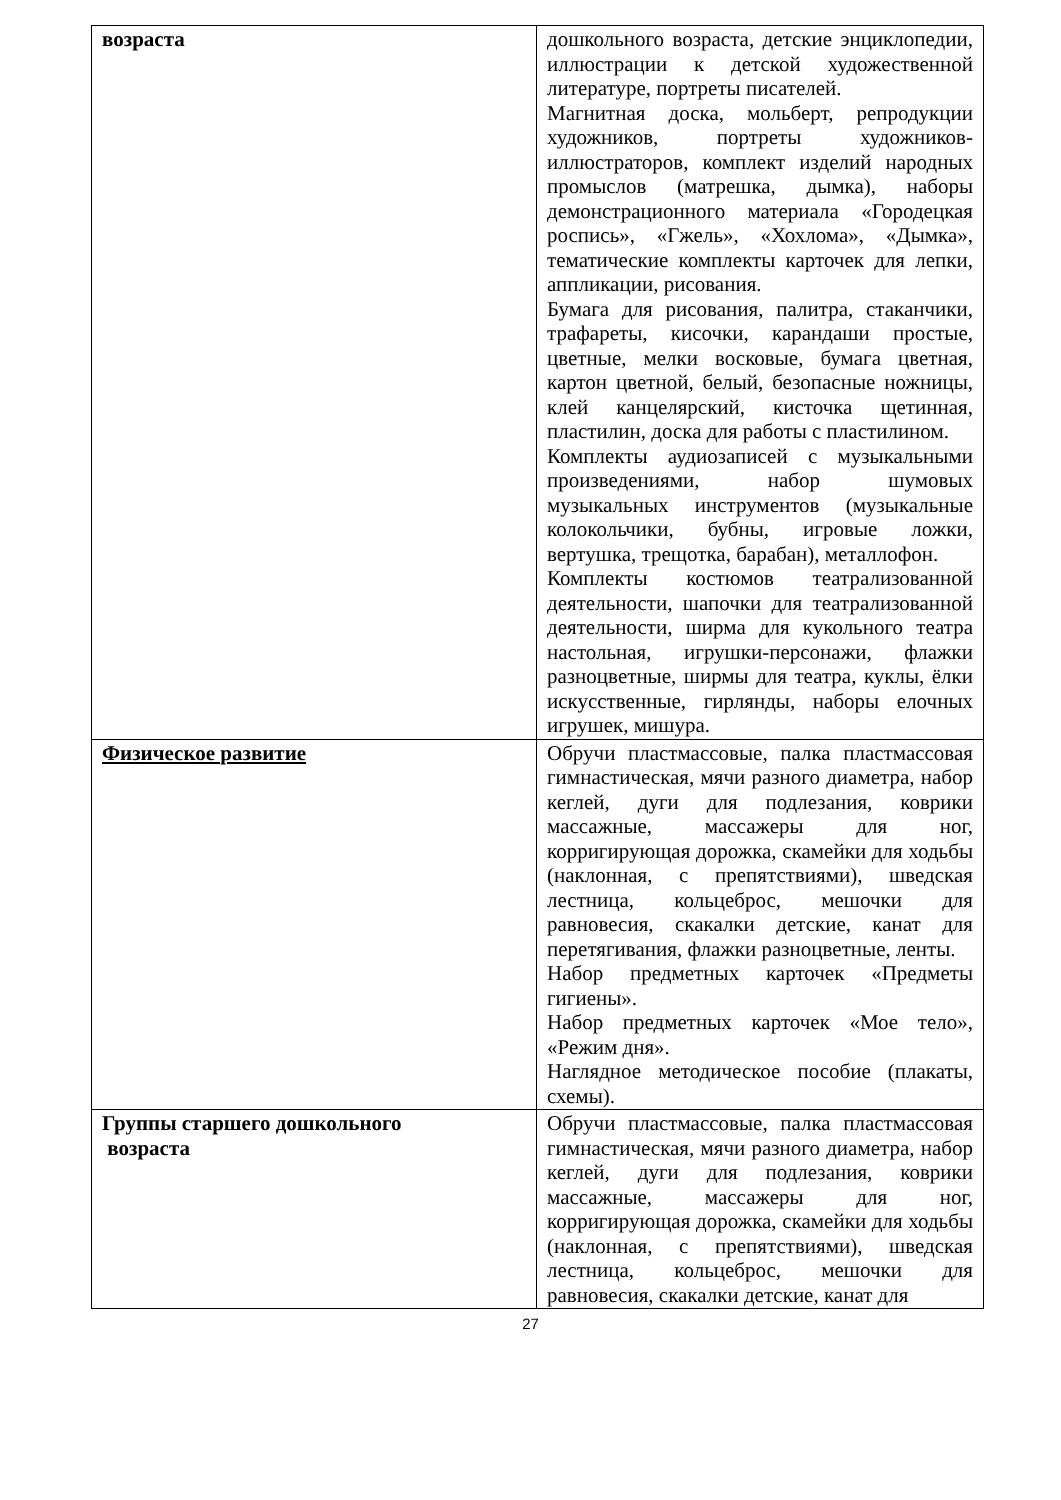| возраста | дошкольного возраста, детские энциклопедии, иллюстрации к детской художественной литературе, портреты писателей. Магнитная доска, мольберт, репродукции художников, портреты художников-иллюстраторов, комплект изделий народных промыслов (матрешка, дымка), наборы демонстрационного материала «Городецкая роспись», «Гжель», «Хохлома», «Дымка», тематические комплекты карточек для лепки, аппликации, рисования. Бумага для рисования, палитра, стаканчики, трафареты, кисочки, карандаши простые, цветные, мелки восковые, бумага цветная, картон цветной, белый, безопасные ножницы, клей канцелярский, кисточка щетинная, пластилин, доска для работы с пластилином. Комплекты аудиозаписей с музыкальными произведениями, набор шумовых музыкальных инструментов (музыкальные колокольчики, бубны, игровые ложки, вертушка, трещотка, барабан), металлофон. Комплекты костюмов театрализованной деятельности, шапочки для театрализованной деятельности, ширма для кукольного театра настольная, игрушки-персонажи, флажки разноцветные, ширмы для театра, куклы, ёлки искусственные, гирлянды, наборы елочных игрушек, мишура. |
| Физическое развитие | Обручи пластмассовые, палка пластмассовая гимнастическая, мячи разного диаметра, набор кеглей, дуги для подлезания, коврики массажные, массажеры для ног, корригирующая дорожка, скамейки для ходьбы (наклонная, с препятствиями), шведская лестница, кольцеброс, мешочки для равновесия, скакалки детские, канат для перетягивания, флажки разноцветные, ленты. Набор предметных карточек «Предметы гигиены». Набор предметных карточек «Мое тело», «Режим дня». Наглядное методическое пособие (плакаты, схемы). |
| Группы старшего дошкольного возраста | Обручи пластмассовые, палка пластмассовая гимнастическая, мячи разного диаметра, набор кеглей, дуги для подлезания, коврики массажные, массажеры для ног, корригирующая дорожка, скамейки для ходьбы (наклонная, с препятствиями), шведская лестница, кольцеброс, мешочки для равновесия, скакалки детские, канат для |
27